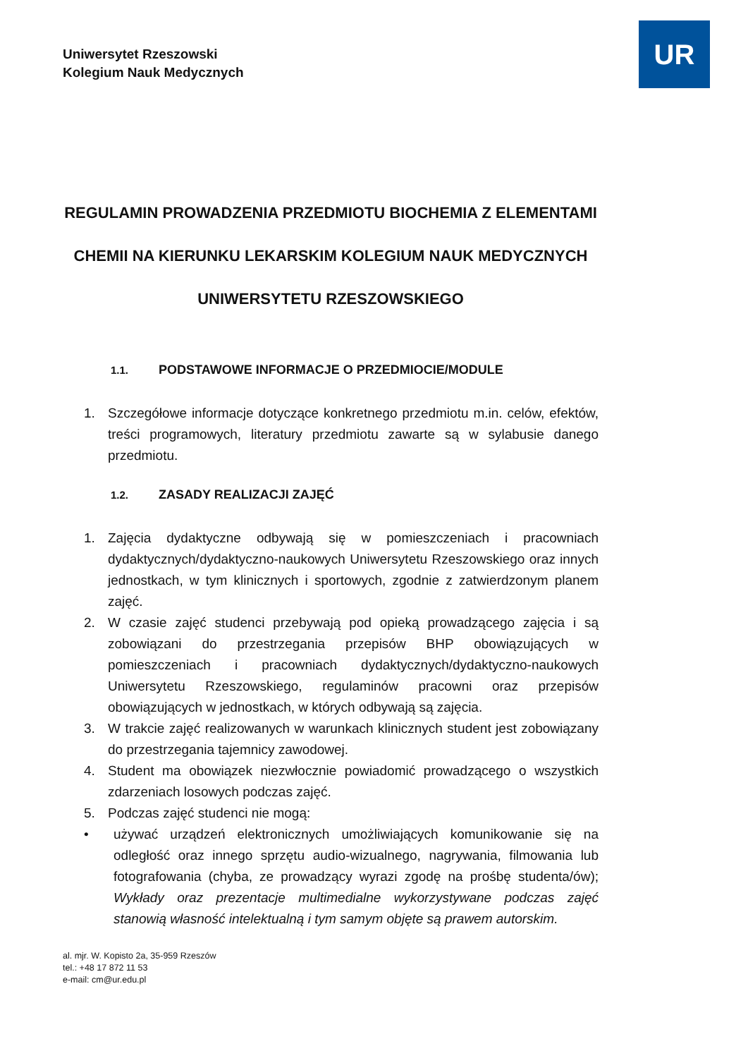Uniwersytet Rzeszowski
Kolegium Nauk Medycznych
UR
REGULAMIN PROWADZENIA PRZEDMIOTU BIOCHEMIA Z ELEMENTAMI CHEMII NA KIERUNKU LEKARSKIM KOLEGIUM NAUK MEDYCZNYCH UNIWERSYTETU RZESZOWSKIEGO
1.1. PODSTAWOWE INFORMACJE O PRZEDMIOCIE/MODULE
1. Szczegółowe informacje dotyczące konkretnego przedmiotu m.in. celów, efektów, treści programowych, literatury przedmiotu zawarte są w sylabusie danego przedmiotu.
1.2. ZASADY REALIZACJI ZAJĘĆ
1. Zajęcia dydaktyczne odbywają się w pomieszczeniach i pracowniach dydaktycznych/dydaktyczno-naukowych Uniwersytetu Rzeszowskiego oraz innych jednostkach, w tym klinicznych i sportowych, zgodnie z zatwierdzonym planem zajęć.
2. W czasie zajęć studenci przebywają pod opieką prowadzącego zajęcia i są zobowiązani do przestrzegania przepisów BHP obowiązujących w pomieszczeniach i pracowniach dydaktycznych/dydaktyczno-naukowych Uniwersytetu Rzeszowskiego, regulaminów pracowni oraz przepisów obowiązujących w jednostkach, w których odbywają są zajęcia.
3. W trakcie zajęć realizowanych w warunkach klinicznych student jest zobowiązany do przestrzegania tajemnicy zawodowej.
4. Student ma obowiązek niezwłocznie powiadomić prowadzącego o wszystkich zdarzeniach losowych podczas zajęć.
5. Podczas zajęć studenci nie mogą:
• używać urządzeń elektronicznych umożliwiających komunikowanie się na odległość oraz innego sprzętu audio-wizualnego, nagrywania, filmowania lub fotografowania (chyba, ze prowadzący wyrazi zgodę na prośbę studenta/ów); Wykłady oraz prezentacje multimedialne wykorzystywane podczas zajęć stanowią własność intelektualną i tym samym objęte są prawem autorskim.
al. mjr. W. Kopisto 2a, 35-959 Rzeszów
tel.: +48 17 872 11 53
e-mail: cm@ur.edu.pl